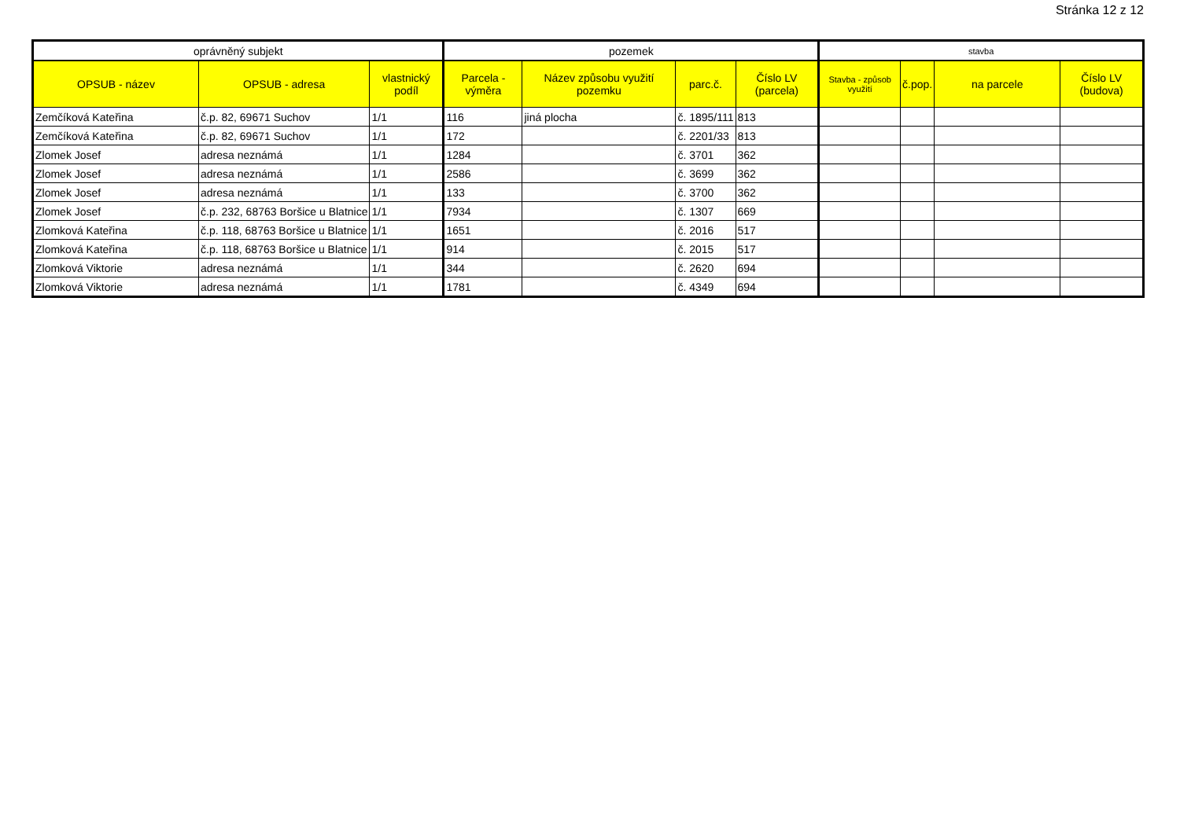Stránka 12 z 12
| oprávněný subjekt | | | pozemek | | | | stavba | | | |
| --- | --- | --- | --- | --- | --- | --- | --- | --- | --- | --- |
| OPSUB - název | OPSUB - adresa | vlastnický podíl | Parcela - výměra | Název způsobu využití pozemku | parc.č. | Číslo LV (parcela) | Stavba - způsob využití | č.pop. | na parcele | Číslo LV (budova) |
| Zemčíková Kateřina | č.p. 82, 69671 Suchov | 1/1 | 116 | jiná plocha | č. 1895/111 | 813 | | | | |
| Zemčíková Kateřina | č.p. 82, 69671 Suchov | 1/1 | 172 | | č. 2201/33 | 813 | | | | |
| Zlomek Josef | adresa neznámá | 1/1 | 1284 | | č. 3701 | 362 | | | | |
| Zlomek Josef | adresa neznámá | 1/1 | 2586 | | č. 3699 | 362 | | | | |
| Zlomek Josef | adresa neznámá | 1/1 | 133 | | č. 3700 | 362 | | | | |
| Zlomek Josef | č.p. 232, 68763 Boršice u Blatnice | 1/1 | 7934 | | č. 1307 | 669 | | | | |
| Zlomková Kateřina | č.p. 118, 68763 Boršice u Blatnice | 1/1 | 1651 | | č. 2016 | 517 | | | | |
| Zlomková Kateřina | č.p. 118, 68763 Boršice u Blatnice | 1/1 | 914 | | č. 2015 | 517 | | | | |
| Zlomková Viktorie | adresa neznámá | 1/1 | 344 | | č. 2620 | 694 | | | | |
| Zlomková Viktorie | adresa neznámá | 1/1 | 1781 | | č. 4349 | 694 | | | | |